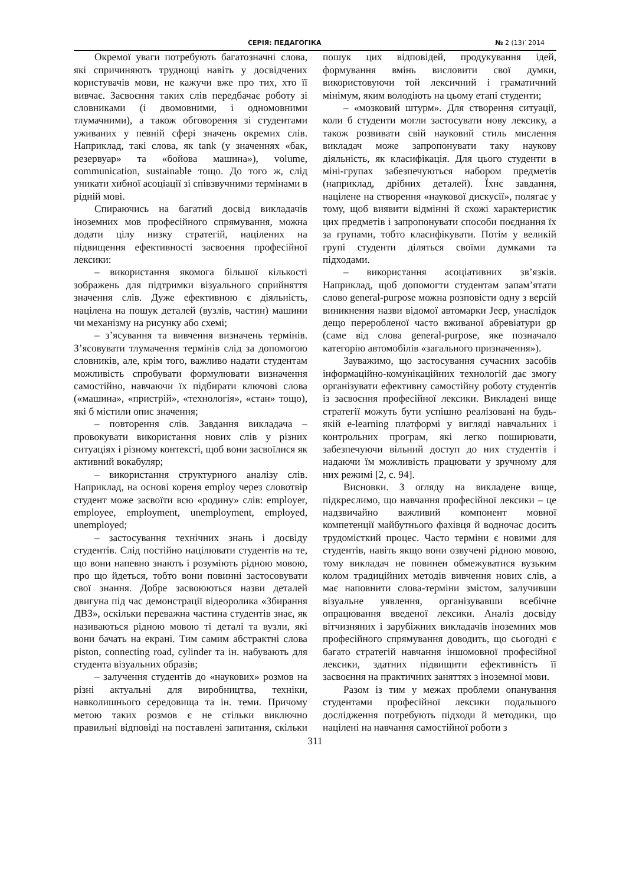СЕРІЯ: ПЕДАГОГІКА № 2 (13)′ 2014
Окремої уваги потребують багатозначні слова, які спричиняють труднощі навіть у досвідчених користувачів мови, не кажучи вже про тих, хто її вивчає. Засвоєння таких слів передбачає роботу зі словниками (і двомовними, і одномовними тлумачними), а також обговорення зі студентами уживаних у певній сфері значень окремих слів. Наприклад, такі слова, як tank (у значеннях «бак, резервуар» та «бойова машина»), volume, communication, sustainable тощо. До того ж, слід уникати хибної асоціації зі співзвучними термінами в рідній мові.
Спираючись на багатий досвід викладачів іноземних мов професійного спрямування, можна додати цілу низку стратегій, націлених на підвищення ефективності засвоєння професійної лексики:
– використання якомога більшої кількості зображень для підтримки візуального сприйняття значення слів. Дуже ефективною є діяльність, націлена на пошук деталей (вузлів, частин) машини чи механізму на рисунку або схемі;
– з’ясування та вивчення визначень термінів. З’ясовувати тлумачення термінів слід за допомогою словників, але, крім того, важливо надати студентам можливість спробувати формулювати визначення самостійно, навчаючи їх підбирати ключові слова («машина», «пристрій», «технологія», «стан» тощо), які б містили опис значення;
– повторення слів. Завдання викладача – провокувати використання нових слів у різних ситуаціях і різному контексті, щоб вони засвоїлися як активний вокабуляр;
– використання структурного аналізу слів. Наприклад, на основі кореня employ через словотвір студент може засвоїти всю «родину» слів: employer, employee, employment, unemployment, employed, unemployed;
– застосування технічних знань і досвіду студентів. Слід постійно націлювати студентів на те, що вони напевно знають і розуміють рідною мовою, про що йдеться, тобто вони повинні застосовувати свої знання. Добре засвоюються назви деталей двигуна під час демонстрації відеоролика «Збирання ДВЗ», оскільки переважна частина студентів знає, як називаються рідною мовою ті деталі та вузли, які вони бачать на екрані. Тим самим абстрактні слова piston, connecting road, cylinder та ін. набувають для студента візуальних образів;
– залучення студентів до «наукових» розмов на різні актуальні для виробництва, техніки, навколишнього середовища та ін. теми. Причому метою таких розмов є не стільки виключно правильні відповіді на поставлені запитання, скільки пошук цих відповідей, продукування ідей, формування вмінь висловити свої думки, використовуючи той лексичний і граматичний мінімум, яким володіють на цьому етапі студенти;
– «мозковий штурм». Для створення ситуації, коли б студенти могли застосувати нову лексику, а також розвивати свій науковий стиль мислення викладач може запропонувати таку наукову діяльність, як класифікація. Для цього студенти в міні-групах забезпечуються набором предметів (наприклад, дрібних деталей). Їхнє завдання, націлене на створення «наукової дискусії», полягає у тому, щоб виявити відмінні й схожі характеристик цих предметів і запропонувати способи поєднання їх за групами, тобто класифікувати. Потім у великій групі студенти діляться своїми думками та підходами.
– використання асоціативних зв’язків. Наприклад, щоб допомогти студентам запам’ятати слово general-purpose можна розповісти одну з версій виникнення назви відомої автомарки Jeep, унаслідок дещо переробленої часто вживаної абревіатури gp (саме від слова general-purpose, яке позначало категорію автомобілів «загального призначення»).
Зауважимо, що застосування сучасних засобів інформаційно-комунікаційних технологій дає змогу організувати ефективну самостійну роботу студентів із засвоєння професійної лексики. Викладені вище стратегії можуть бути успішно реалізовані на будь-якій e-learning платформі у вигляді навчальних і контрольних програм, які легко поширювати, забезпечуючи вільний доступ до них студентів і надаючи їм можливість працювати у зручному для них режимі [2, с. 94].
Висновки. З огляду на викладене вище, підкреслимо, що навчання професійної лексики – це надзвичайно важливий компонент мовної компетенції майбутнього фахівця й водночас досить трудомісткий процес. Часто терміни є новими для студентів, навіть якщо вони озвучені рідною мовою, тому викладач не повинен обмежуватися вузьким колом традиційних методів вивчення нових слів, а має наповнити слова-терміни змістом, залучивши візуальне уявлення, організувавши всебічне опрацювання введеної лексики. Аналіз досвіду вітчизняних і зарубіжних викладачів іноземних мов професійного спрямування доводить, що сьогодні є багато стратегій навчання іншомовної професійної лексики, здатних підвищити ефективність її засвоєння на практичних заняттях з іноземної мови.
Разом із тим у межах проблеми опанування студентами професійної лексики подальшого дослідження потребують підходи й методики, що націлені на навчання самостійної роботи з
311